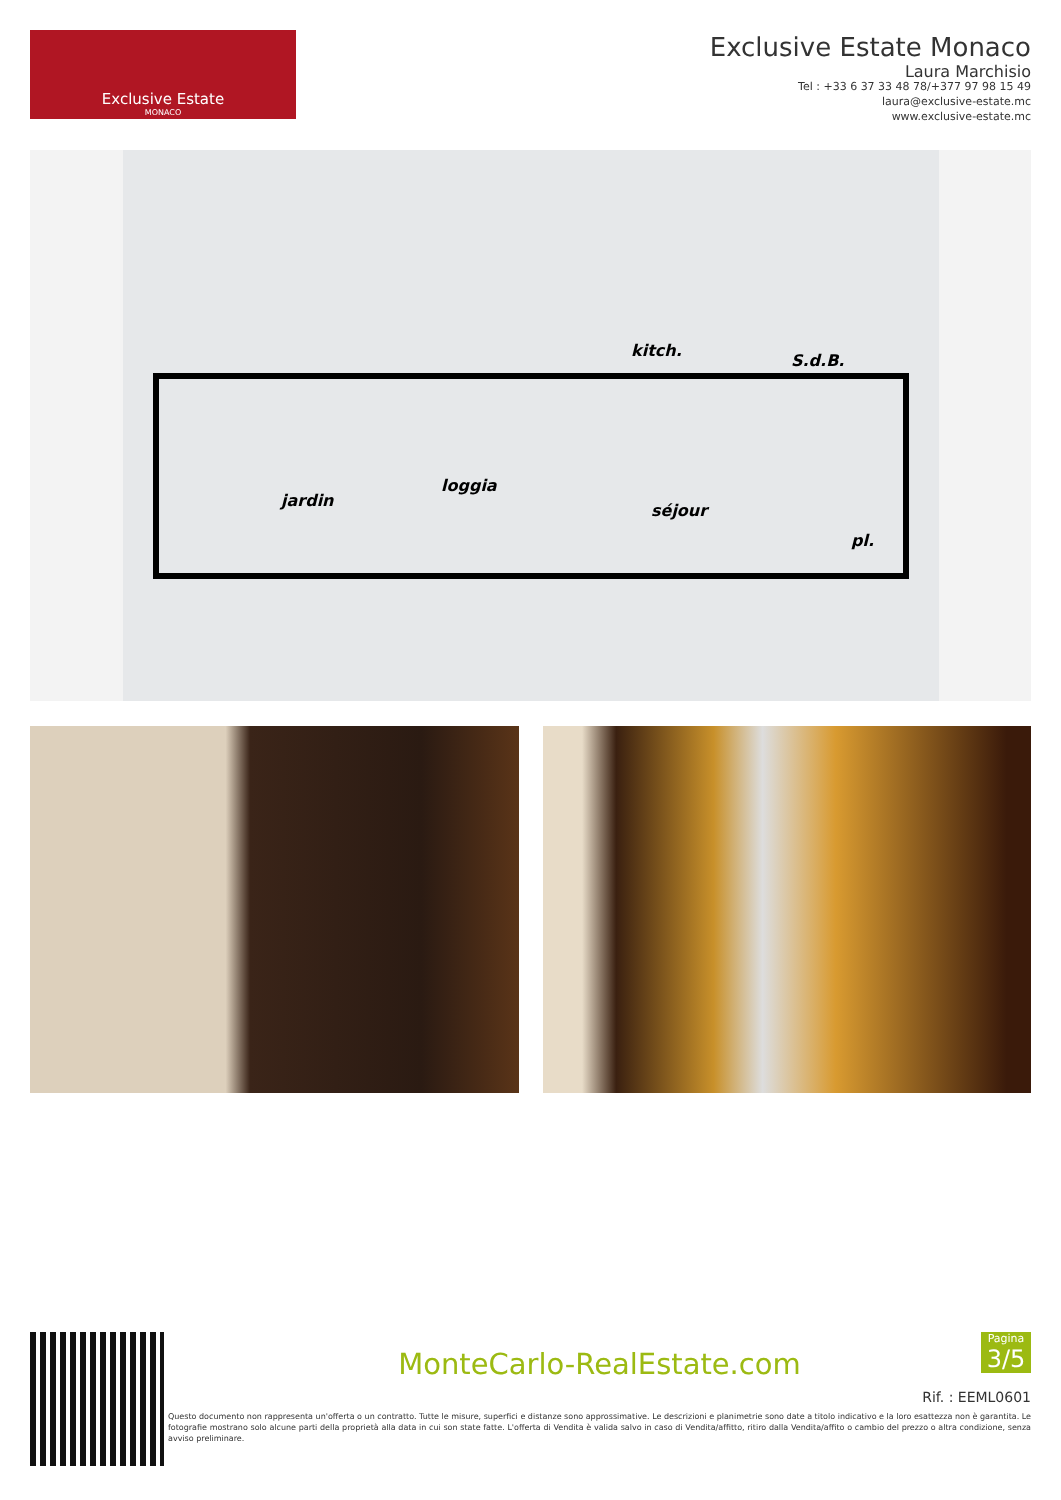Exclusive Estate
MONACO
Exclusive Estate Monaco
Laura Marchisio
Tel : +33 6 37 33 48 78/+377 97 98 15 49
laura@exclusive-estate.mc
www.exclusive-estate.mc
jardin
loggia
kitch.
S.d.B.
séjour
pl.
Pagina
3/5
MonteCarlo-RealEstate.com
Rif. : EEML0601
Questo documento non rappresenta un'offerta o un contratto. Tutte le misure, superfici e distanze sono approssimative. Le descrizioni e planimetrie sono date a titolo indicativo e la loro esattezza non è garantita. Le fotografie mostrano solo alcune parti della proprietà alla data in cui son state fatte. L'offerta di Vendita è valida salvo in caso di Vendita/affitto, ritiro dalla Vendita/affito o cambio del prezzo o altra condizione, senza avviso preliminare.